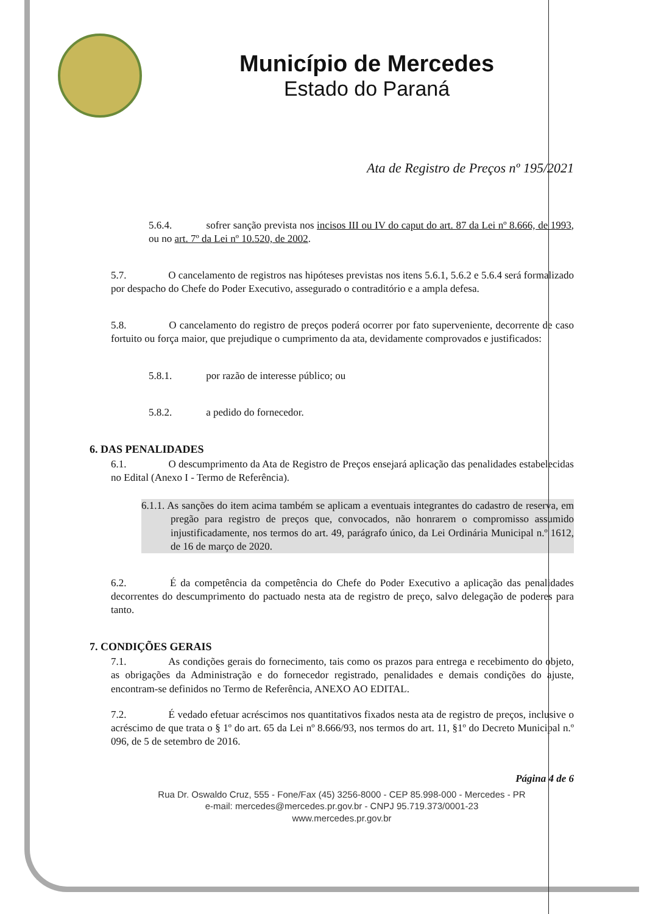Município de Mercedes
Estado do Paraná
Ata de Registro de Preços nº 195/2021
5.6.4. sofrer sanção prevista nos incisos III ou IV do caput do art. 87 da Lei nº 8.666, de 1993, ou no art. 7º da Lei nº 10.520, de 2002.
5.7. O cancelamento de registros nas hipóteses previstas nos itens 5.6.1, 5.6.2 e 5.6.4 será formalizado por despacho do Chefe do Poder Executivo, assegurado o contraditório e a ampla defesa.
5.8. O cancelamento do registro de preços poderá ocorrer por fato superveniente, decorrente de caso fortuito ou força maior, que prejudique o cumprimento da ata, devidamente comprovados e justificados:
5.8.1. por razão de interesse público; ou
5.8.2. a pedido do fornecedor.
6. DAS PENALIDADES
6.1. O descumprimento da Ata de Registro de Preços ensejará aplicação das penalidades estabelecidas no Edital (Anexo I - Termo de Referência).
6.1.1. As sanções do item acima também se aplicam a eventuais integrantes do cadastro de reserva, em pregão para registro de preços que, convocados, não honrarem o compromisso assumido injustificadamente, nos termos do art. 49, parágrafo único, da Lei Ordinária Municipal n.º 1612, de 16 de março de 2020.
6.2. É da competência da competência do Chefe do Poder Executivo a aplicação das penalidades decorrentes do descumprimento do pactuado nesta ata de registro de preço, salvo delegação de poderes para tanto.
7. CONDIÇÕES GERAIS
7.1. As condições gerais do fornecimento, tais como os prazos para entrega e recebimento do objeto, as obrigações da Administração e do fornecedor registrado, penalidades e demais condições do ajuste, encontram-se definidos no Termo de Referência, ANEXO AO EDITAL.
7.2. É vedado efetuar acréscimos nos quantitativos fixados nesta ata de registro de preços, inclusive o acréscimo de que trata o § 1º do art. 65 da Lei nº 8.666/93, nos termos do art. 11, §1º do Decreto Municipal n.º 096, de 5 de setembro de 2016.
Página 4 de 6
Rua Dr. Oswaldo Cruz, 555 - Fone/Fax (45) 3256-8000 - CEP 85.998-000 - Mercedes - PR
e-mail: mercedes@mercedes.pr.gov.br - CNPJ 95.719.373/0001-23
www.mercedes.pr.gov.br